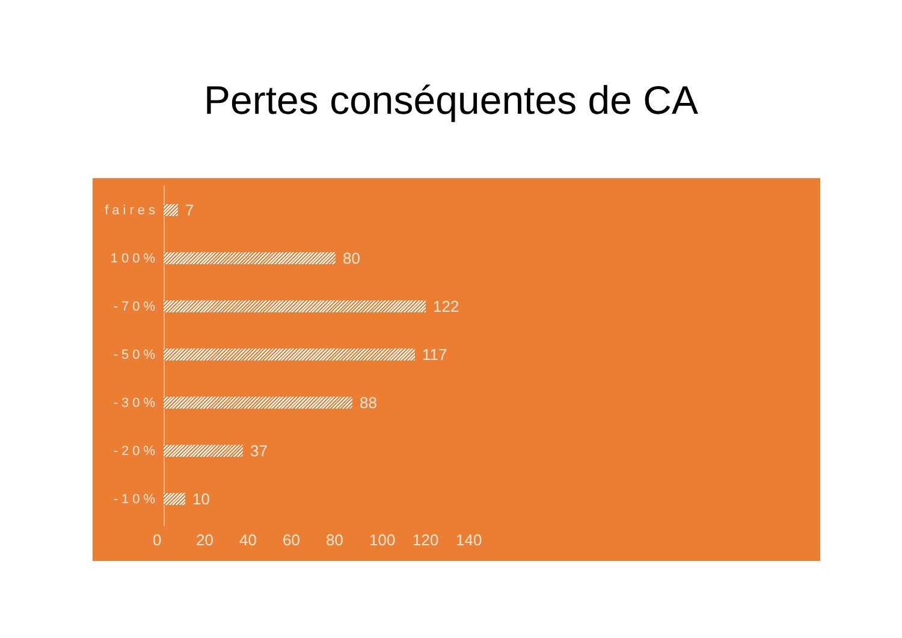Pertes conséquentes de CA
faires
7
100%
80
-70%
122
-50%
117
-30%
88
-20%
37
-10%
10
0 20 40 60 80 100 120 140